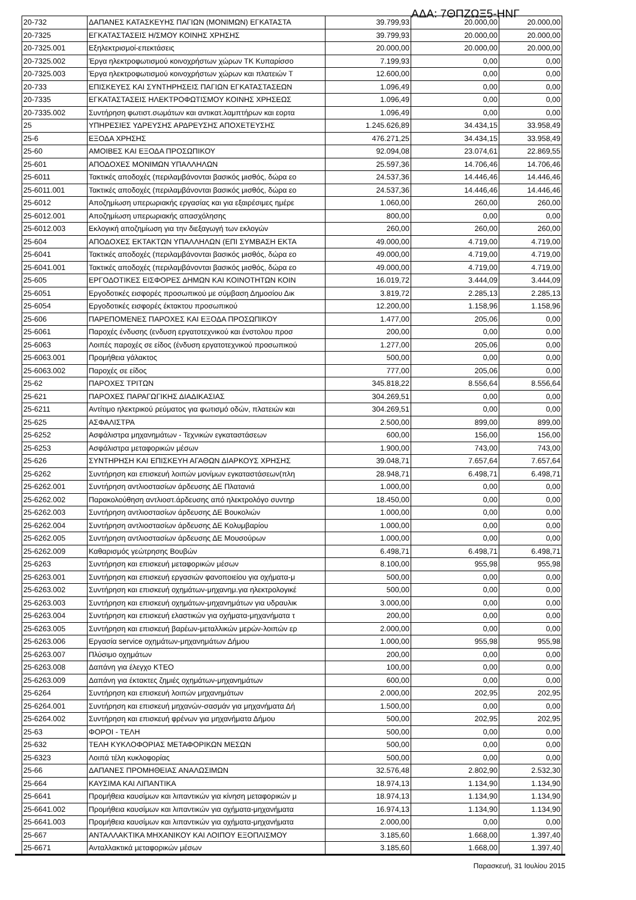ΑΔΑ: 7ΘΠΖΩΞ5-ΗΝΓ
| 20-732 | ΔΑΠΑΝΕΣ ΚΑΤΑΣΚΕΥΗΣ ΠΑΓΙΩΝ (ΜΟΝΙΜΩΝ) ΕΓΚΑΤΑΣΤΑ | 39.799,93 | 20.000,00 | 20.000,00 |
| 20-7325 | ΕΓΚΑΤΑΣΤΑΣΕΙΣ Η/ΣΜΟΥ ΚΟΙΝΗΣ ΧΡΗΣΗΣ | 39.799,93 | 20.000,00 | 20.000,00 |
| 20-7325.001 | Εξηλεκτρισμοί-επεκτάσεις | 20.000,00 | 20.000,00 | 20.000,00 |
| 20-7325.002 | Έργα ηλεκτροφωτισμού κοινοχρήστων χώρων ΤΚ Κυπαρίσσο | 7.199,93 | 0,00 | 0,00 |
| 20-7325.003 | Έργα ηλεκτροφωτισμού κοινοχρήστων χώρων και πλατειών Τ | 12.600,00 | 0,00 | 0,00 |
| 20-733 | ΕΠΙΣΚΕΥΕΣ ΚΑΙ ΣΥΝΤΗΡΗΣΕΙΣ ΠΑΓΙΩΝ ΕΓΚΑΤΑΣΤΑΣΕΩΝ | 1.096,49 | 0,00 | 0,00 |
| 20-7335 | ΕΓΚΑΤΑΣΤΑΣΕΙΣ ΗΛΕΚΤΡΟΦΩΤΙΣΜΟΥ ΚΟΙΝΗΣ ΧΡΗΣΕΩΣ | 1.096,49 | 0,00 | 0,00 |
| 20-7335.002 | Συντήρηση φωτιστ.σωμάτων και αντικατ.λαμπτήρων και εορτα | 1.096,49 | 0,00 | 0,00 |
| 25 | ΥΠΗΡΕΣΙΕΣ ΥΔΡΕΥΣΗΣ ΑΡΔΡΕΥΣΗΣ ΑΠΟΧΕΤΕΥΣΗΣ | 1.245.626,89 | 34.434,15 | 33.958,49 |
| 25-6 | ΕΞΟΔΑ ΧΡΗΣΗΣ | 476.271,25 | 34.434,15 | 33.958,49 |
| 25-60 | ΑΜΟΙΒΕΣ ΚΑΙ ΕΞΟΔΑ ΠΡΟΣΩΠΙΚΟΥ | 92.094,08 | 23.074,61 | 22.869,55 |
| 25-601 | ΑΠΟΔΟΧΕΣ ΜΟΝΙΜΩΝ ΥΠΑΛΛΗΛΩΝ | 25.597,36 | 14.706,46 | 14.706,46 |
| 25-6011 | Τακτικές αποδοχές (περιλαμβάνονται βασικός μισθός, δώρα εο | 24.537,36 | 14.446,46 | 14.446,46 |
| 25-6011.001 | Τακτικές αποδοχές (περιλαμβάνονται βασικός μισθός, δώρα εο | 24.537,36 | 14.446,46 | 14.446,46 |
| 25-6012 | Αποζημίωση υπερωριακής εργασίας και για εξαιρέσιμες ημέρε | 1.060,00 | 260,00 | 260,00 |
| 25-6012.001 | Αποζημίωση υπερωριακής απασχόλησης | 800,00 | 0,00 | 0,00 |
| 25-6012.003 | Εκλογική αποζημίωση για την διεξαγωγή των εκλογών | 260,00 | 260,00 | 260,00 |
| 25-604 | ΑΠΟΔΟΧΕΣ ΕΚΤΑΚΤΩΝ ΥΠΑΛΛΗΛΩΝ (ΕΠΙ ΣΥΜΒΑΣΗ ΕΚΤΑ | 49.000,00 | 4.719,00 | 4.719,00 |
| 25-6041 | Τακτικές αποδοχές (περιλαμβάνονται βασικός μισθός, δώρα εο | 49.000,00 | 4.719,00 | 4.719,00 |
| 25-6041.001 | Τακτικές αποδοχές (περιλαμβάνονται βασικός μισθός, δώρα εο | 49.000,00 | 4.719,00 | 4.719,00 |
| 25-605 | ΕΡΓΟΔΟΤΙΚΕΣ ΕΙΣΦΟΡΕΣ ΔΗΜΩΝ ΚΑΙ ΚΟΙΝΟΤΗΤΩΝ ΚΟΙΝ | 16.019,72 | 3.444,09 | 3.444,09 |
| 25-6051 | Εργοδοτικές εισφορές προσωπικού με σύμβαση Δημοσίου Δικ | 3.819,72 | 2.285,13 | 2.285,13 |
| 25-6054 | Εργοδοτικές εισφορές έκτακτου προσωπικού | 12.200,00 | 1.158,96 | 1.158,96 |
| 25-606 | ΠΑΡΕΠΟΜΕΝΕΣ ΠΑΡΟΧΕΣ ΚΑΙ ΕΞΟΔΑ ΠΡΟΣΩΠΙΚΟΥ | 1.477,00 | 205,06 | 0,00 |
| 25-6061 | Παροχές ένδυσης (ενδυση εργατοτεχνικού και ένστολου προσ | 200,00 | 0,00 | 0,00 |
| 25-6063 | Λοιπές παροχές σε είδος (ένδυση εργατοτεχνικού προσωπικού | 1.277,00 | 205,06 | 0,00 |
| 25-6063.001 | Προμήθεια γάλακτος | 500,00 | 0,00 | 0,00 |
| 25-6063.002 | Παροχές σε είδος | 777,00 | 205,06 | 0,00 |
| 25-62 | ΠΑΡΟΧΕΣ ΤΡΙΤΩΝ | 345.818,22 | 8.556,64 | 8.556,64 |
| 25-621 | ΠΑΡΟΧΕΣ ΠΑΡΑΓΩΓΙΚΗΣ ΔΙΑΔΙΚΑΣΙΑΣ | 304.269,51 | 0,00 | 0,00 |
| 25-6211 | Αντίτιμο ηλεκτρικού ρεύματος για φωτισμό οδών, πλατειών και | 304.269,51 | 0,00 | 0,00 |
| 25-625 | ΑΣΦΑΛΙΣΤΡΑ | 2.500,00 | 899,00 | 899,00 |
| 25-6252 | Ασφάλιστρα μηχανημάτων - Τεχνικών εγκαταστάσεων | 600,00 | 156,00 | 156,00 |
| 25-6253 | Ασφάλιστρα μεταφορικών μέσων | 1.900,00 | 743,00 | 743,00 |
| 25-626 | ΣΥΝΤΗΡΗΣΗ ΚΑΙ ΕΠΙΣΚΕΥΗ ΑΓΑΘΩΝ ΔΙΑΡΚΟΥΣ ΧΡΗΣΗΣ | 39.048,71 | 7.657,64 | 7.657,64 |
| 25-6262 | Συντήρηση και επισκευή λοιπών μονίμων εγκαταστάσεων(πλη | 28.948,71 | 6.498,71 | 6.498,71 |
| 25-6262.001 | Συντήρηση αντλιοστασίων άρδευσης ΔΕ Πλατανιά | 1.000,00 | 0,00 | 0,00 |
| 25-6262.002 | Παρακολούθηση αντλιοστ.άρδευσης από ηλεκτρολόγο συντηρ | 18.450,00 | 0,00 | 0,00 |
| 25-6262.003 | Συντήρηση αντλιοστασίων άρδευσης ΔΕ Βουκολιών | 1.000,00 | 0,00 | 0,00 |
| 25-6262.004 | Συντήρηση αντλιοστασίων άρδευσης ΔΕ Κολυμβαρίου | 1.000,00 | 0,00 | 0,00 |
| 25-6262.005 | Συντήρηση αντλιοστασίων άρδευσης ΔΕ Μουσούρων | 1.000,00 | 0,00 | 0,00 |
| 25-6262.009 | Καθαρισμός γεώτρησης Βουβών | 6.498,71 | 6.498,71 | 6.498,71 |
| 25-6263 | Συντήρηση και επισκευή μεταφορικών μέσων | 8.100,00 | 955,98 | 955,98 |
| 25-6263.001 | Συντήρηση και επισκευή εργασιών φανοποιείου για οχήματα-μ | 500,00 | 0,00 | 0,00 |
| 25-6263.002 | Συντήρηση και επισκευή οχημάτων-μηχανημ.για ηλεκτρολογικέ | 500,00 | 0,00 | 0,00 |
| 25-6263.003 | Συντήρηση και επισκευή οχημάτων-μηχανημάτων για υδραυλικ | 3.000,00 | 0,00 | 0,00 |
| 25-6263.004 | Συντήρηση και επισκευή ελαστικών για οχήματα-μηχανήματα τ | 200,00 | 0,00 | 0,00 |
| 25-6263.005 | Συντήρηση και επισκευή βαρέων-μεταλλικών μερών-λοιπών ερ | 2.000,00 | 0,00 | 0,00 |
| 25-6263.006 | Εργασία service οχημάτων-μηχανημάτων Δήμου | 1.000,00 | 955,98 | 955,98 |
| 25-6263.007 | Πλύσιμο οχημάτων | 200,00 | 0,00 | 0,00 |
| 25-6263.008 | Δαπάνη για έλεγχο ΚΤΕΟ | 100,00 | 0,00 | 0,00 |
| 25-6263.009 | Δαπάνη για έκτακτες ζημιές οχημάτων-μηχανημάτων | 600,00 | 0,00 | 0,00 |
| 25-6264 | Συντήρηση και επισκευή λοιπών μηχανημάτων | 2.000,00 | 202,95 | 202,95 |
| 25-6264.001 | Συντήρηση και επισκευή μηχανών-σασμάν για μηχανήματα Δή | 1.500,00 | 0,00 | 0,00 |
| 25-6264.002 | Συντήρηση και επισκευή φρένων για μηχανήματα Δήμου | 500,00 | 202,95 | 202,95 |
| 25-63 | ΦΟΡΟΙ - ΤΕΛΗ | 500,00 | 0,00 | 0,00 |
| 25-632 | ΤΕΛΗ ΚΥΚΛΟΦΟΡΙΑΣ ΜΕΤΑΦΟΡΙΚΩΝ ΜΕΣΩΝ | 500,00 | 0,00 | 0,00 |
| 25-6323 | Λοιπά τέλη κυκλοφορίας | 500,00 | 0,00 | 0,00 |
| 25-66 | ΔΑΠΑΝΕΣ ΠΡΟΜΗΘΕΙΑΣ ΑΝΑΛΩΣΙΜΩΝ | 32.576,48 | 2.802,90 | 2.532,30 |
| 25-664 | ΚΑΥΣΙΜΑ ΚΑΙ ΛΙΠΑΝΤΙΚΑ | 18.974,13 | 1.134,90 | 1.134,90 |
| 25-6641 | Προμήθεια καυσίμων και λιπαντικών για κίνηση μεταφορικών μ | 18.974,13 | 1.134,90 | 1.134,90 |
| 25-6641.002 | Προμήθεια καυσίμων και λιπαντικών για οχήματα-μηχανήματα | 16.974,13 | 1.134,90 | 1.134,90 |
| 25-6641.003 | Προμήθεια καυσίμων και λιπαντικών για οχήματα-μηχανήματα | 2.000,00 | 0,00 | 0,00 |
| 25-667 | ΑΝΤΑΛΛΑΚΤΙΚΑ ΜΗΧΑΝΙΚΟΥ ΚΑΙ ΛΟΙΠΟΥ ΕΞΟΠΛΙΣΜΟΥ | 3.185,60 | 1.668,00 | 1.397,40 |
| 25-6671 | Ανταλλακτικά μεταφορικών μέσων | 3.185,60 | 1.668,00 | 1.397,40 |
Παρασκευή, 31 Ιουλίου 2015